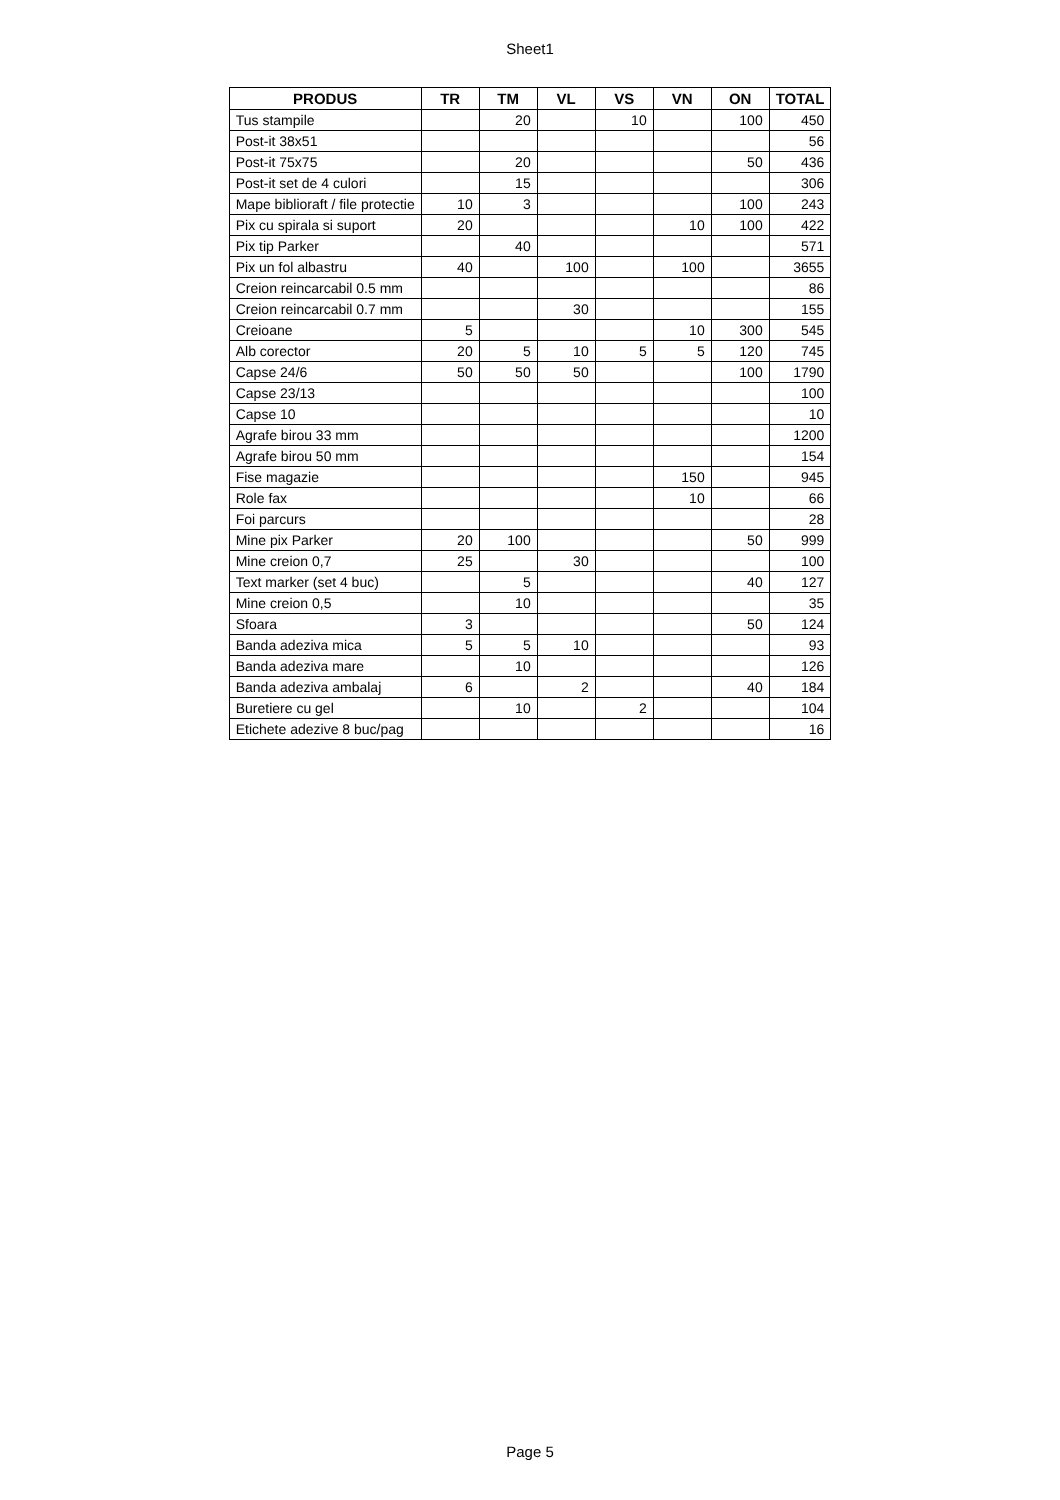Sheet1
| PRODUS | TR | TM | VL | VS | VN | ON | TOTAL |
| --- | --- | --- | --- | --- | --- | --- | --- |
| Tus stampile | | 20 | | 10 | | 100 | 450 |
| Post-it 38x51 | | | | | | | 56 |
| Post-it 75x75 | | 20 | | | | 50 | 436 |
| Post-it set de 4 culori | | 15 | | | | | 306 |
| Mape biblioraft / file protectie | 10 | 3 | | | | 100 | 243 |
| Pix cu spirala si suport | 20 | | | | 10 | 100 | 422 |
| Pix tip Parker | | 40 | | | | | 571 |
| Pix un fol albastru | 40 | | 100 | | 100 | | 3655 |
| Creion reincarcabil 0.5 mm | | | | | | | 86 |
| Creion reincarcabil 0.7 mm | | | 30 | | | | 155 |
| Creioane | 5 | | | | 10 | 300 | 545 |
| Alb corector | 20 | 5 | 10 | 5 | 5 | 120 | 745 |
| Capse 24/6 | 50 | 50 | 50 | | | 100 | 1790 |
| Capse 23/13 | | | | | | | 100 |
| Capse 10 | | | | | | | 10 |
| Agrafe birou 33 mm | | | | | | | 1200 |
| Agrafe birou 50 mm | | | | | | | 154 |
| Fise magazie | | | | | 150 | | 945 |
| Role fax | | | | | 10 | | 66 |
| Foi parcurs | | | | | | | 28 |
| Mine pix Parker | 20 | 100 | | | | 50 | 999 |
| Mine creion 0,7 | 25 | | 30 | | | | 100 |
| Text marker (set 4 buc) | | 5 | | | | 40 | 127 |
| Mine creion 0,5 | | 10 | | | | | 35 |
| Sfoara | 3 | | | | | 50 | 124 |
| Banda adeziva mica | 5 | 5 | 10 | | | | 93 |
| Banda adeziva mare | | 10 | | | | | 126 |
| Banda adeziva ambalaj | 6 | | 2 | | | 40 | 184 |
| Buretiere cu gel | | 10 | | 2 | | | 104 |
| Etichete adezive 8 buc/pag | | | | | | | 16 |
Page 5